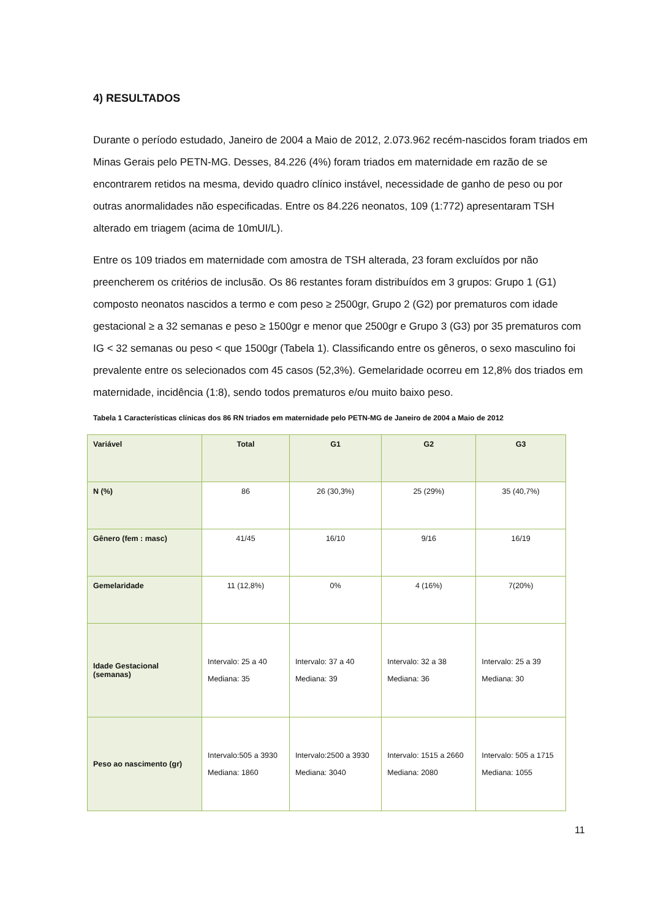4) RESULTADOS
Durante o período estudado, Janeiro de 2004 a Maio de 2012, 2.073.962 recém-nascidos foram triados em Minas Gerais pelo PETN-MG. Desses, 84.226 (4%) foram triados em maternidade em razão de se encontrarem retidos na mesma, devido quadro clínico instável, necessidade de ganho de peso ou por outras anormalidades não especificadas. Entre os 84.226 neonatos, 109 (1:772) apresentaram TSH alterado em triagem (acima de 10mUI/L).
Entre os 109 triados em maternidade com amostra de TSH alterada, 23 foram excluídos por não preencherem os critérios de inclusão. Os 86 restantes foram distribuídos em 3 grupos: Grupo 1 (G1) composto neonatos nascidos a termo e com peso ≥ 2500gr, Grupo 2 (G2) por prematuros com idade gestacional ≥ a 32 semanas e peso ≥ 1500gr e menor que 2500gr e Grupo 3 (G3) por 35 prematuros com IG < 32 semanas ou peso < que 1500gr (Tabela 1). Classificando entre os gêneros, o sexo masculino foi prevalente entre os selecionados com 45 casos (52,3%). Gemelaridade ocorreu em 12,8% dos triados em maternidade, incidência (1:8), sendo todos prematuros e/ou muito baixo peso.
Tabela 1 Características clínicas dos 86 RN triados em maternidade pelo PETN-MG de Janeiro de 2004 a Maio de 2012
| Variável | Total | G1 | G2 | G3 |
| --- | --- | --- | --- | --- |
| N (%) | 86 | 26 (30,3%) | 25 (29%) | 35 (40,7%) |
| Gênero (fem : masc) | 41/45 | 16/10 | 9/16 | 16/19 |
| Gemelaridade | 11 (12,8%) | 0% | 4 (16%) | 7(20%) |
| Idade Gestacional (semanas) | Intervalo: 25 a 40 Mediana: 35 | Intervalo: 37 a 40 Mediana: 39 | Intervalo: 32 a 38 Mediana: 36 | Intervalo: 25 a 39 Mediana: 30 |
| Peso ao nascimento (gr) | Intervalo:505 a 3930 Mediana: 1860 | Intervalo:2500 a 3930 Mediana: 3040 | Intervalo: 1515 a 2660 Mediana: 2080 | Intervalo: 505 a 1715 Mediana: 1055 |
11